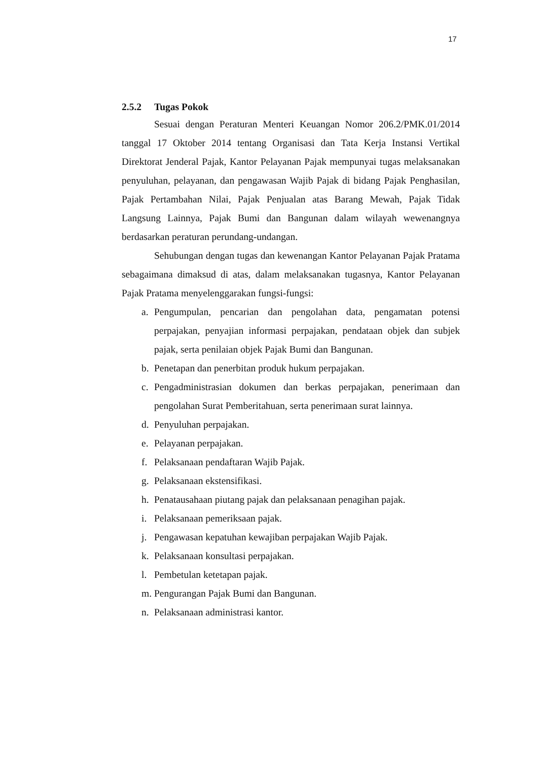17
2.5.2 Tugas Pokok
Sesuai dengan Peraturan Menteri Keuangan Nomor 206.2/PMK.01/2014 tanggal 17 Oktober 2014 tentang Organisasi dan Tata Kerja Instansi Vertikal Direktorat Jenderal Pajak, Kantor Pelayanan Pajak mempunyai tugas melaksanakan penyuluhan, pelayanan, dan pengawasan Wajib Pajak di bidang Pajak Penghasilan, Pajak Pertambahan Nilai, Pajak Penjualan atas Barang Mewah, Pajak Tidak Langsung Lainnya, Pajak Bumi dan Bangunan dalam wilayah wewenangnya berdasarkan peraturan perundang-undangan.
Sehubungan dengan tugas dan kewenangan Kantor Pelayanan Pajak Pratama sebagaimana dimaksud di atas, dalam melaksanakan tugasnya, Kantor Pelayanan Pajak Pratama menyelenggarakan fungsi-fungsi:
a. Pengumpulan, pencarian dan pengolahan data, pengamatan potensi perpajakan, penyajian informasi perpajakan, pendataan objek dan subjek pajak, serta penilaian objek Pajak Bumi dan Bangunan.
b. Penetapan dan penerbitan produk hukum perpajakan.
c. Pengadministrasian dokumen dan berkas perpajakan, penerimaan dan pengolahan Surat Pemberitahuan, serta penerimaan surat lainnya.
d. Penyuluhan perpajakan.
e. Pelayanan perpajakan.
f. Pelaksanaan pendaftaran Wajib Pajak.
g. Pelaksanaan ekstensifikasi.
h. Penatausahaan piutang pajak dan pelaksanaan penagihan pajak.
i. Pelaksanaan pemeriksaan pajak.
j. Pengawasan kepatuhan kewajiban perpajakan Wajib Pajak.
k. Pelaksanaan konsultasi perpajakan.
l. Pembetulan ketetapan pajak.
m. Pengurangan Pajak Bumi dan Bangunan.
n. Pelaksanaan administrasi kantor.